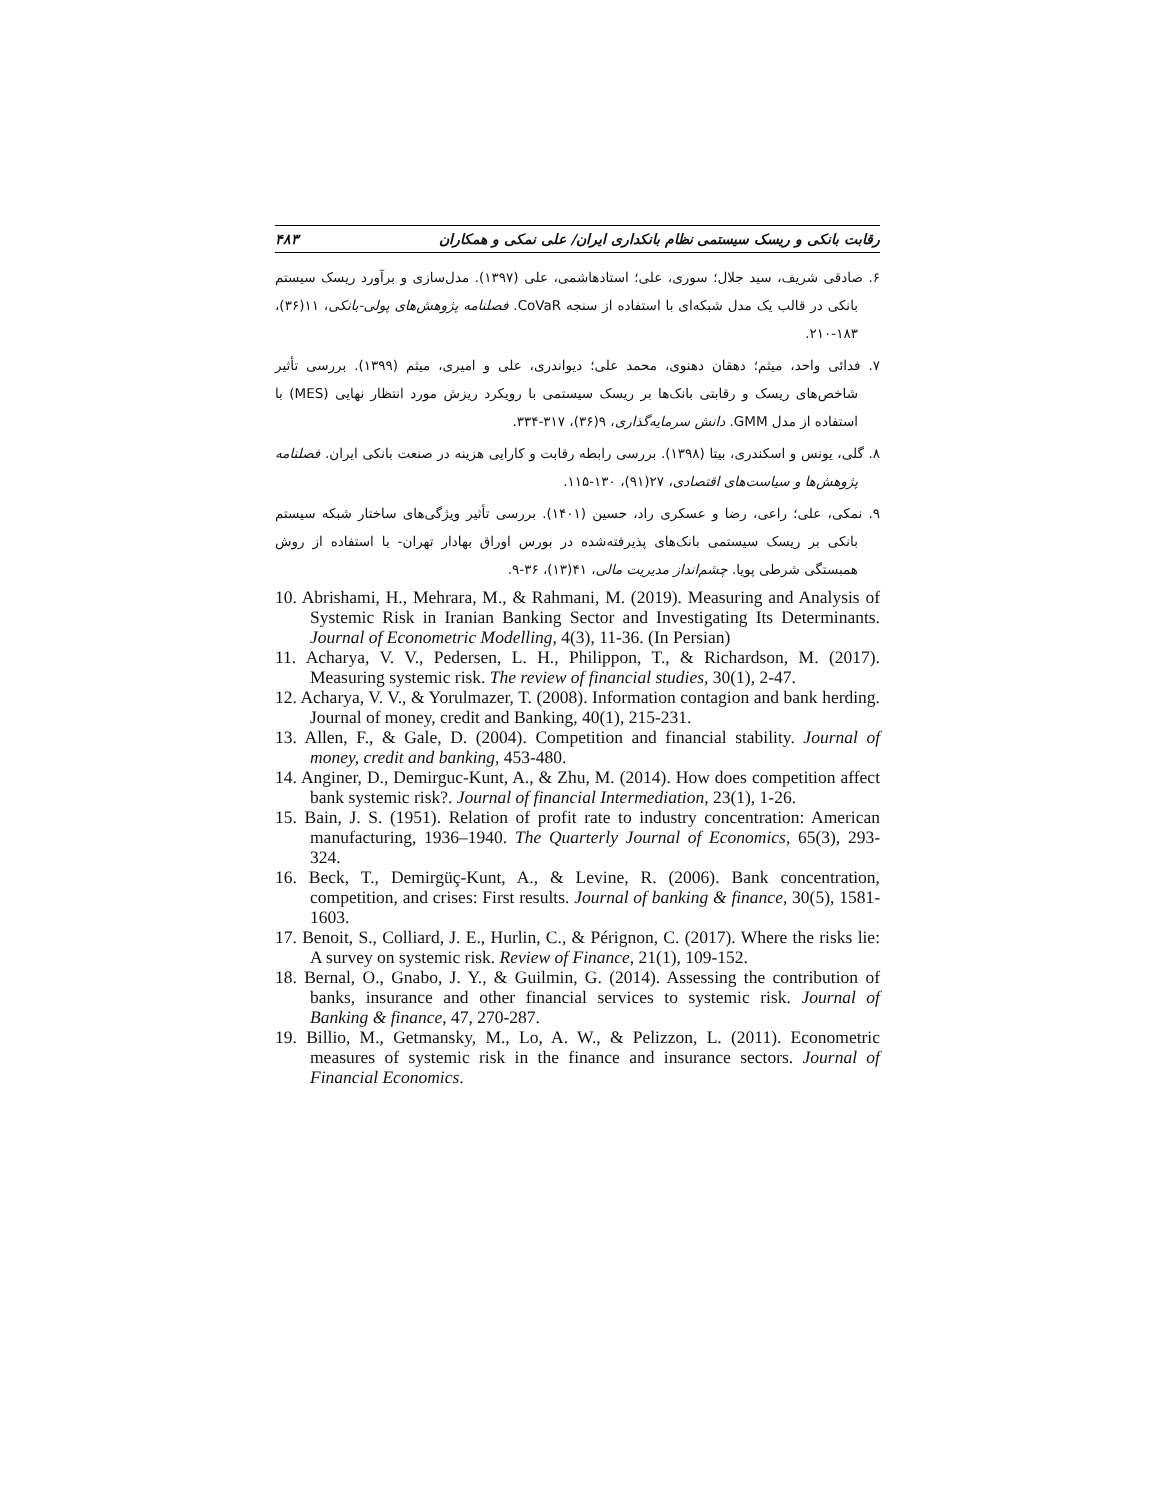رقابت بانکی و ریسک سیستمی نظام بانکداری ایران/ علی نمکی و همکاران ۴۸۳
۶. صادقی شریف، سید جلال؛ سوری، علی؛ استادهاشمی، علی (۱۳۹۷). مدل‌سازی و برآورد ریسک سیستم بانکی در قالب یک مدل شبکه‌ای با استفاده از سنجه CoVaR. فصلنامه پژوهش‌های پولی-بانکی، ۱۱(۳۶)، ۱۸۳-۲۱۰.
۷. فدائی واحد، میثم؛ دهقان دهنوی، محمد علی؛ دیواندری، علی و امیری، میثم (۱۳۹۹). بررسی تأثیر شاخص‌های ریسک و رقابتی بانک‌ها بر ریسک سیستمی با رویکرد ریزش مورد انتظار نهایی (MES) با استفاده از مدل GMM. دانش سرمایه‌گذاری، ۹(۳۶)، ۳۱۷-۳۳۴.
۸. گلی، یونس و اسکندری، بیتا (۱۳۹۸). بررسی رابطه رقابت و کارایی هزینه در صنعت بانکی ایران. فصلنامه پژوهش‌ها و سیاست‌های اقتصادی، ۲۷(۹۱)، ۱۳۰-۱۱۵.
۹. نمکی، علی؛ راعی، رضا و عسکری راد، حسین (۱۴۰۱). بررسی تأثیر ویژگی‌های ساختار شبکه سیستم بانکی بر ریسک سیستمی بانک‌های پذیرفته‌شده در بورس اوراق بهادار تهران- با استفاده از روش همبستگی شرطی پویا. چشم‌انداز مدیریت مالی، ۴۱(۱۳)، ۳۶-۹.
10. Abrishami, H., Mehrara, M., & Rahmani, M. (2019). Measuring and Analysis of Systemic Risk in Iranian Banking Sector and Investigating Its Determinants. Journal of Econometric Modelling, 4(3), 11-36. (In Persian)
11. Acharya, V. V., Pedersen, L. H., Philippon, T., & Richardson, M. (2017). Measuring systemic risk. The review of financial studies, 30(1), 2-47.
12. Acharya, V. V., & Yorulmazer, T. (2008). Information contagion and bank herding. Journal of money, credit and Banking, 40(1), 215-231.
13. Allen, F., & Gale, D. (2004). Competition and financial stability. Journal of money, credit and banking, 453-480.
14. Anginer, D., Demirguc-Kunt, A., & Zhu, M. (2014). How does competition affect bank systemic risk?. Journal of financial Intermediation, 23(1), 1-26.
15. Bain, J. S. (1951). Relation of profit rate to industry concentration: American manufacturing, 1936–1940. The Quarterly Journal of Economics, 65(3), 293-324.
16. Beck, T., Demirgüç-Kunt, A., & Levine, R. (2006). Bank concentration, competition, and crises: First results. Journal of banking & finance, 30(5), 1581-1603.
17. Benoit, S., Colliard, J. E., Hurlin, C., & Pérignon, C. (2017). Where the risks lie: A survey on systemic risk. Review of Finance, 21(1), 109-152.
18. Bernal, O., Gnabo, J. Y., & Guilmin, G. (2014). Assessing the contribution of banks, insurance and other financial services to systemic risk. Journal of Banking & finance, 47, 270-287.
19. Billio, M., Getmansky, M., Lo, A. W., & Pelizzon, L. (2011). Econometric measures of systemic risk in the finance and insurance sectors. Journal of Financial Economics.